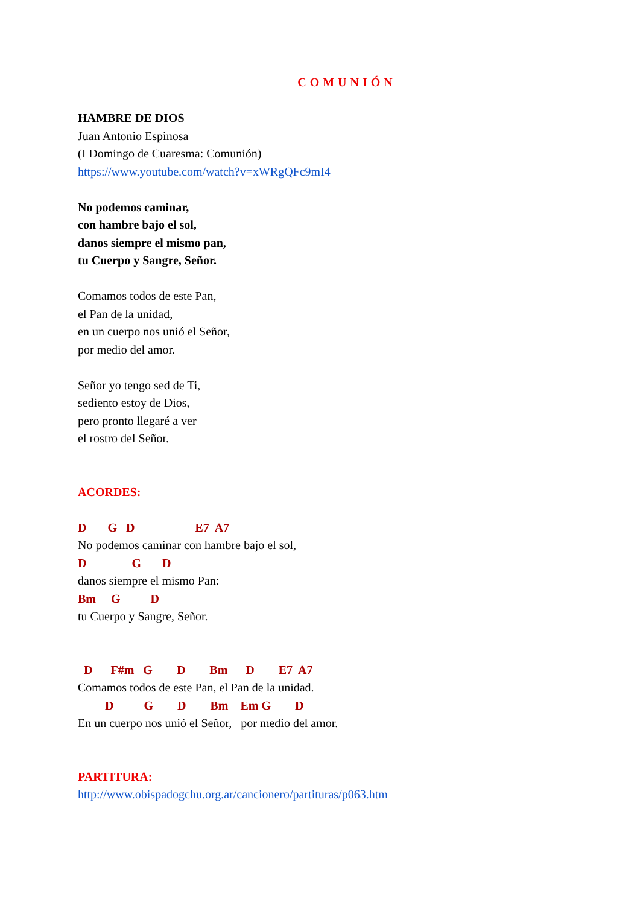COMUNIÓN
HAMBRE DE DIOS
Juan Antonio Espinosa
(I Domingo de Cuaresma: Comunión)
https://www.youtube.com/watch?v=xWRgQFc9mI4
No podemos caminar,
con hambre bajo el sol,
danos siempre el mismo pan,
tu Cuerpo y Sangre, Señor.
Comamos todos de este Pan,
el Pan de la unidad,
en un cuerpo nos unió el Señor,
por medio del amor.
Señor yo tengo sed de Ti,
sediento estoy de Dios,
pero pronto llegaré a ver
el rostro del Señor.
ACORDES:
D G D E7 A7
No podemos caminar con hambre bajo el sol,
D G D
danos siempre el mismo Pan:
Bm G D
tu Cuerpo y Sangre, Señor.
D F#m G D Bm D E7 A7
Comamos todos de este Pan, el Pan de la unidad.
D G D Bm Em G D
En un cuerpo nos unió el Señor, por medio del amor.
PARTITURA:
http://www.obispadogchu.org.ar/cancionero/partituras/p063.htm